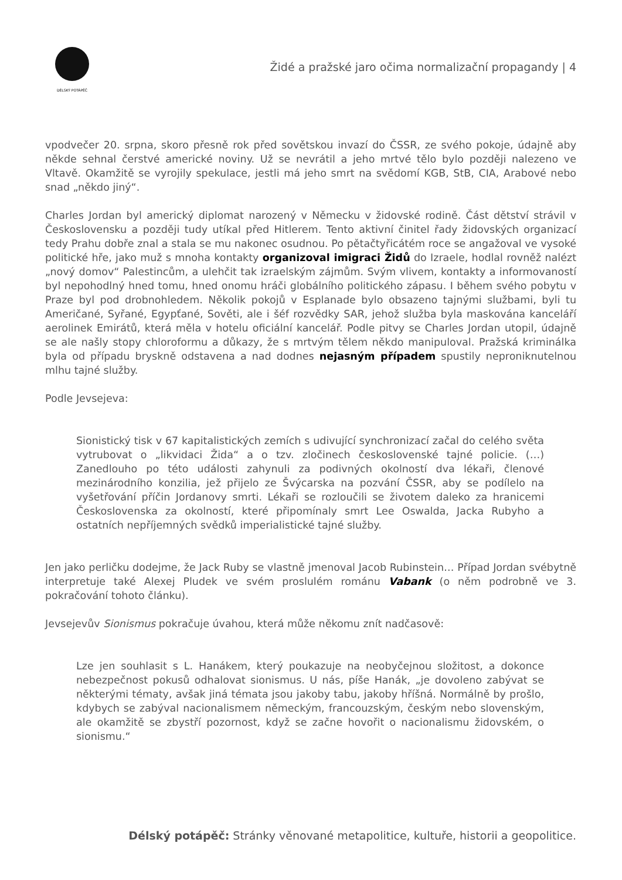DÉLSKÝ POTÁPĚČ
Židé a pražské jaro očima normalizační propagandy | 4
vpodvečer 20. srpna, skoro přesně rok před sovětskou invazí do ČSSR, ze svého pokoje, údajně aby někde sehnal čerstvé americké noviny. Už se nevrátil a jeho mrtvé tělo bylo později nalezeno ve Vltavě. Okamžitě se vyrojily spekulace, jestli má jeho smrt na svědomí KGB, StB, CIA, Arabové nebo snad „někdo jiný“.
Charles Jordan byl americký diplomat narozený v Německu v židovské rodině. Část dětství strávil v Československu a později tudy utíkal před Hitlerem. Tento aktivní činitel řady židovských organizací tedy Prahu dobře znal a stala se mu nakonec osudnou. Po pětačtyřicátém roce se angažoval ve vysoké politické hře, jako muž s mnoha kontakty organizoval imigraci Židů do Izraele, hodlal rovněž nalézt „nový domov“ Palestincům, a ulehčit tak izraelským zájmům. Svým vlivem, kontakty a informovaností byl nepohodlný hned tomu, hned onomu hráči globálního politického zápasu. I během svého pobytu v Praze byl pod drobnohledem. Několik pokojů v Esplanade bylo obsazeno tajnými službami, byli tu Američané, Syřané, Egypťané, Sověti, ale i šéf rozvědky SAR, jehož služba byla maskována kanceláří aerolinek Emirátů, která měla v hotelu oficiální kancelář. Podle pitvy se Charles Jordan utopil, údajně se ale našly stopy chloroformu a důkazy, že s mrtvým tělem někdo manipuloval. Pražská kriminálka byla od případu bryskně odstavena a nad dodnes nejasným případem spustily neproniknutelnou mlhu tajné služby.
Podle Jevsejeva:
Sionistický tisk v 67 kapitalistických zemích s udivující synchronizací začal do celého světa vytrubovat o „likvidaci Žida“ a o tzv. zločinech československé tajné policie. (…) Zanedlouho po této události zahynuli za podivných okolností dva lékaři, členové mezinárodního konzilia, jež přijelo ze Švýcarska na pozvání ČSSR, aby se podílelo na vyšetřování příčin Jordanovy smrti. Lékaři se rozloučili se životem daleko za hranicemi Československa za okolností, které připomínaly smrt Lee Oswalda, Jacka Rubyho a ostatních nepříjemných svědků imperialistické tajné služby.
Jen jako perličku dodejme, že Jack Ruby se vlastně jmenoval Jacob Rubinstein… Případ Jordan svébytně interpretuje také Alexej Pludek ve svém proslulém románu Vabank (o něm podrobně ve 3. pokračování tohoto článku).
Jevsejevův Sionismus pokračuje úvahou, která může někomu znít nadčasově:
Lze jen souhlasit s L. Hanákem, který poukazuje na neobyčejnou složitost, a dokonce nebezpečnost pokusů odhalovat sionismus. U nás, píše Hanák, „je dovoleno zabývat se některými tématy, avšak jiná témata jsou jakoby tabu, jakoby hříšná. Normálně by prošlo, kdybych se zabýval nacionalismem německým, francouzským, českým nebo slovenským, ale okamžitě se zbystří pozornost, když se začne hovořit o nacionalismu židovském, o sionismu.“
Délský potápěč: Stránky věnované metapolitice, kultuře, historii a geopolitice.